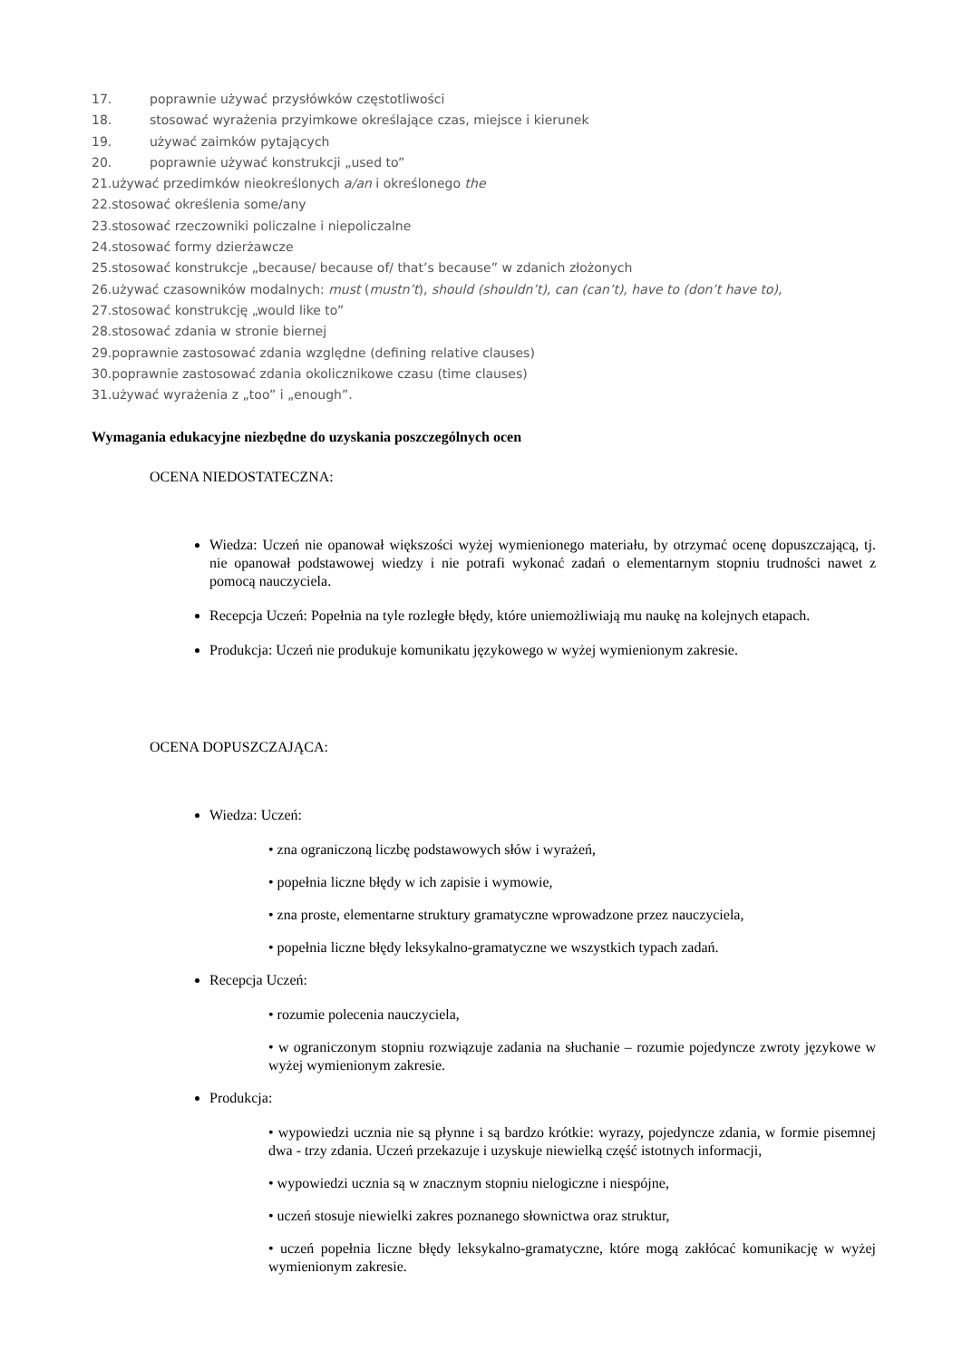17. poprawnie używać przysłówków częstotliwości
18. stosować wyrażenia przyimkowe określające czas, miejsce i kierunek
19. używać zaimków pytających
20. poprawnie używać konstrukcji „used to”
21.używać przedimków nieokreślonych a/an i określonego the
22.stosować określenia some/any
23.stosować rzeczowniki policzalne i niepoliczalne
24.stosować formy dzierżawcze
25.stosować konstrukcje „because/ because of/ that’s because” w zdanich złożonych
26.używać czasowników modalnych: must (mustn’t), should (shouldn’t), can (can’t), have to (don’t have to),
27.stosować konstrukcję „would like to”
28.stosować zdania w stronie biernej
29.poprawnie zastosować zdania względne (defining relative clauses)
30.poprawnie zastosować zdania okolicznikowe czasu (time clauses)
31.używać wyrażenia z „too” i „enough”.
Wymagania edukacyjne niezbędne do uzyskania poszczególnych ocen
OCENA NIEDOSTATECZNA:
Wiedza: Uczeń nie opanował większości wyżej wymienionego materiału, by otrzymać ocenę dopuszczającą, tj. nie opanował podstawowej wiedzy i nie potrafi wykonać zadań o elementarnym stopniu trudności nawet z pomocą nauczyciela.
Recepcja Uczeń: Popełnia na tyle rozległe błędy, które uniemożliwiają mu naukę na kolejnych etapach.
Produkcja: Uczeń nie produkuje komunikatu językowego w wyżej wymienionym zakresie.
OCENA DOPUSZCZAJĄCA:
Wiedza: Uczeń:
• zna ograniczoną liczbę podstawowych słów i wyrażeń,
• popełnia liczne błędy w ich zapisie i wymowie,
• zna proste, elementarne struktury gramatyczne wprowadzone przez nauczyciela,
• popełnia liczne błędy leksykalno-gramatyczne we wszystkich typach zadań.
Recepcja Uczeń:
• rozumie polecenia nauczyciela,
• w ograniczonym stopniu rozwiązuje zadania na słuchanie – rozumie pojedyncze zwroty językowe w wyżej wymienionym zakresie.
Produkcja:
• wypowiedzi ucznia nie są płynne i są bardzo krótkie: wyrazy, pojedyncze zdania, w formie pisemnej dwa - trzy zdania. Uczeń przekazuje i uzyskuje niewielką część istotnych informacji,
• wypowiedzi ucznia są w znacznym stopniu nielogiczne i niespójne,
• uczeń stosuje niewielki zakres poznanego słownictwa oraz struktur,
• uczeń popełnia liczne błędy leksykalno-gramatyczne, które mogą zakłócać komunikację w wyżej wymienionym zakresie.